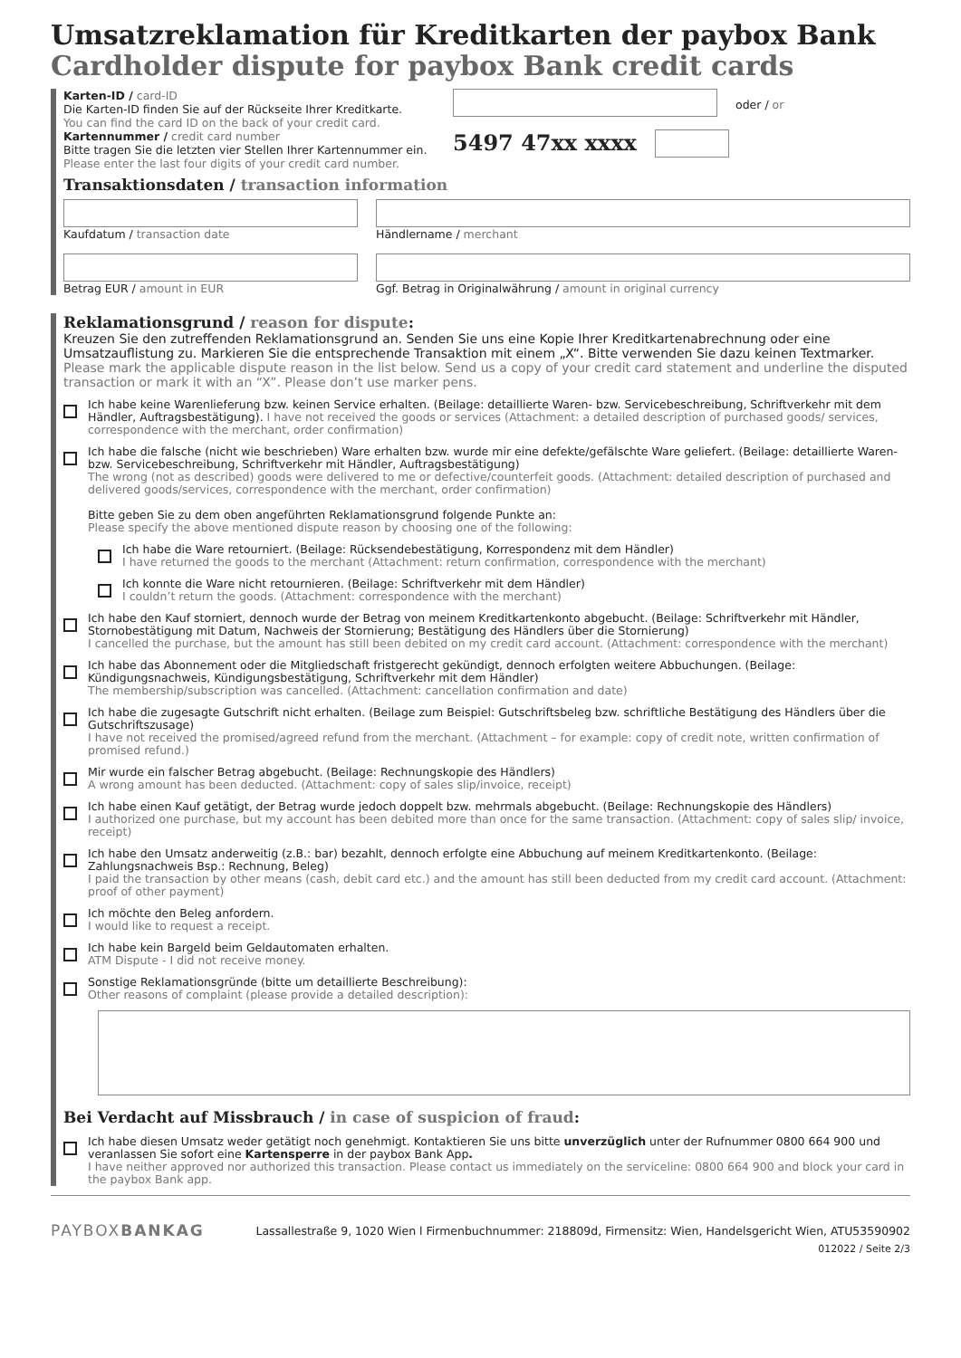Umsatzreklamation für Kreditkarten der paybox Bank
Cardholder dispute for paybox Bank credit cards
Karten-ID / card-ID
Die Karten-ID finden Sie auf der Rückseite Ihrer Kreditkarte.
You can find the card ID on the back of your credit card.
oder / or
Kartennummer / credit card number
Bitte tragen Sie die letzten vier Stellen Ihrer Kartennummer ein.
Please enter the last four digits of your credit card number.
5497 47xx xxxx
Transaktionsdaten / transaction information
Kaufdatum / transaction date Händlername / merchant
Betrag EUR / amount in EUR Ggf. Betrag in Originalwährung / amount in original currency
Reklamationsgrund / reason for dispute:
Kreuzen Sie den zutreffenden Reklamationsgrund an. Senden Sie uns eine Kopie Ihrer Kreditkartenabrechnung oder eine Umsatzauflistung zu. Markieren Sie die entsprechende Transaktion mit einem „X“. Bitte verwenden Sie dazu keinen Textmarker. Please mark the applicable dispute reason in the list below. Send us a copy of your credit card statement and underline the disputed transaction or mark it with an “X”. Please don’t use marker pens.
Ich habe keine Warenlieferung bzw. keinen Service erhalten. (Beilage: detaillierte Waren- bzw. Servicebeschreibung, Schriftverkehr mit dem Händler, Auftragsbestätigung). I have not received the goods or services (Attachment: a detailed description of purchased goods/ services, correspondence with the merchant, order confirmation)
Ich habe die falsche (nicht wie beschrieben) Ware erhalten bzw. wurde mir eine defekte/gefälschte Ware geliefert. (Beilage: detaillierte Waren- bzw. Servicebeschreibung, Schriftverkehr mit Händler, Auftragsbestätigung)
The wrong (not as described) goods were delivered to me or defective/counterfeit goods. (Attachment: detailed description of purchased and delivered goods/services, correspondence with the merchant, order confirmation)
Bitte geben Sie zu dem oben angeführten Reklamationsgrund folgende Punkte an:
Please specify the above mentioned dispute reason by choosing one of the following:
Ich habe die Ware retourniert. (Beilage: Rücksendebestätigung, Korrespondenz mit dem Händler)
I have returned the goods to the merchant (Attachment: return confirmation, correspondence with the merchant)
Ich konnte die Ware nicht retournieren. (Beilage: Schriftverkehr mit dem Händler)
I couldn’t return the goods. (Attachment: correspondence with the merchant)
Ich habe den Kauf storniert, dennoch wurde der Betrag von meinem Kreditkartenkonto abgebucht. (Beilage: Schriftverkehr mit Händler, Stornobestätigung mit Datum, Nachweis der Stornierung; Bestätigung des Händlers über die Stornierung)
I cancelled the purchase, but the amount has still been debited on my credit card account. (Attachment: correspondence with the merchant)
Ich habe das Abonnement oder die Mitgliedschaft fristgerecht gekündigt, dennoch erfolgten weitere Abbuchungen. (Beilage: Kündigungsnachweis, Kündigungsbestätigung, Schriftverkehr mit dem Händler)
The membership/subscription was cancelled. (Attachment: cancellation confirmation and date)
Ich habe die zugesagte Gutschrift nicht erhalten. (Beilage zum Beispiel: Gutschriftsbeleg bzw. schriftliche Bestätigung des Händlers über die Gutschriftszusage)
I have not received the promised/agreed refund from the merchant. (Attachment – for example: copy of credit note, written confirmation of promised refund.)
Mir wurde ein falscher Betrag abgebucht. (Beilage: Rechnungskopie des Händlers)
A wrong amount has been deducted. (Attachment: copy of sales slip/invoice, receipt)
Ich habe einen Kauf getätigt, der Betrag wurde jedoch doppelt bzw. mehrmals abgebucht. (Beilage: Rechnungskopie des Händlers)
I authorized one purchase, but my account has been debited more than once for the same transaction. (Attachment: copy of sales slip/ invoice, receipt)
Ich habe den Umsatz anderweitig (z.B.: bar) bezahlt, dennoch erfolgte eine Abbuchung auf meinem Kreditkartenkonto. (Beilage: Zahlungsnachweis Bsp.: Rechnung, Beleg)
I paid the transaction by other means (cash, debit card etc.) and the amount has still been deducted from my credit card account. (Attachment: proof of other payment)
Ich möchte den Beleg anfordern.
I would like to request a receipt.
Ich habe kein Bargeld beim Geldautomaten erhalten.
ATM Dispute - I did not receive money.
Sonstige Reklamationsgründe (bitte um detaillierte Beschreibung):
Other reasons of complaint (please provide a detailed description):
Bei Verdacht auf Missbrauch / in case of suspicion of fraud:
Ich habe diesen Umsatz weder getätigt noch genehmigt. Kontaktieren Sie uns bitte unverzüglich unter der Rufnummer 0800 664 900 und veranlassen Sie sofort eine Kartensperre in der paybox Bank App.
I have neither approved nor authorized this transaction. Please contact us immediately on the serviceline: 0800 664 900 and block your card in the paybox Bank app.
PAYBOXBANKAG
Lassallestraße 9, 1020 Wien l Firmenbuchnummer: 218809d, Firmensitz: Wien, Handelsgericht Wien, ATU53590902
012022 / Seite 2/3